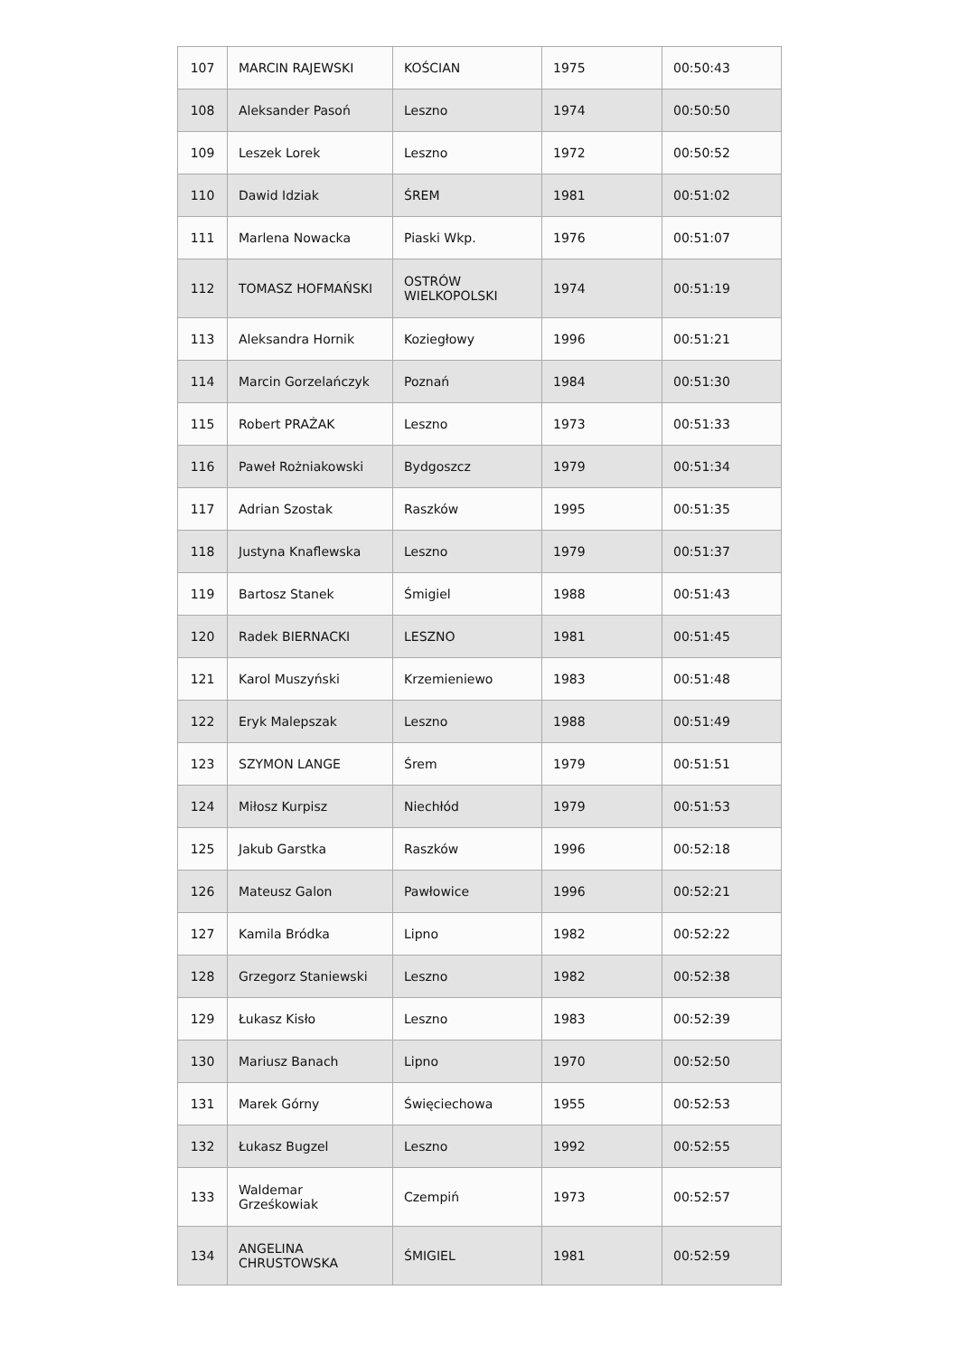| 107 | MARCIN RAJEWSKI | KOŚCIAN | 1975 | 00:50:43 |
| 108 | Aleksander Pasoń | Leszno | 1974 | 00:50:50 |
| 109 | Leszek Lorek | Leszno | 1972 | 00:50:52 |
| 110 | Dawid Idziak | ŚREM | 1981 | 00:51:02 |
| 111 | Marlena Nowacka | Piaski Wkp. | 1976 | 00:51:07 |
| 112 | TOMASZ HOFMAŃSKI | OSTRÓW WIELKOPOLSKI | 1974 | 00:51:19 |
| 113 | Aleksandra Hornik | Koziegłowy | 1996 | 00:51:21 |
| 114 | Marcin Gorzelańczyk | Poznań | 1984 | 00:51:30 |
| 115 | Robert PRAŻAK | Leszno | 1973 | 00:51:33 |
| 116 | Paweł Rożniakowski | Bydgoszcz | 1979 | 00:51:34 |
| 117 | Adrian Szostak | Raszków | 1995 | 00:51:35 |
| 118 | Justyna Knaflewska | Leszno | 1979 | 00:51:37 |
| 119 | Bartosz Stanek | Śmigiel | 1988 | 00:51:43 |
| 120 | Radek BIERNACKI | LESZNO | 1981 | 00:51:45 |
| 121 | Karol Muszyński | Krzemieniewo | 1983 | 00:51:48 |
| 122 | Eryk Malepszak | Leszno | 1988 | 00:51:49 |
| 123 | SZYMON LANGE | Śrem | 1979 | 00:51:51 |
| 124 | Miłosz Kurpisz | Niechłód | 1979 | 00:51:53 |
| 125 | Jakub Garstka | Raszków | 1996 | 00:52:18 |
| 126 | Mateusz Galon | Pawłowice | 1996 | 00:52:21 |
| 127 | Kamila Bródka | Lipno | 1982 | 00:52:22 |
| 128 | Grzegorz Staniewski | Leszno | 1982 | 00:52:38 |
| 129 | Łukasz Kisło | Leszno | 1983 | 00:52:39 |
| 130 | Mariusz Banach | Lipno | 1970 | 00:52:50 |
| 131 | Marek Górny | Święciechowa | 1955 | 00:52:53 |
| 132 | Łukasz Bugzel | Leszno | 1992 | 00:52:55 |
| 133 | Waldemar Grześkowiak | Czempiń | 1973 | 00:52:57 |
| 134 | ANGELINA CHRUSTOWSKA | ŚMIGIEL | 1981 | 00:52:59 |